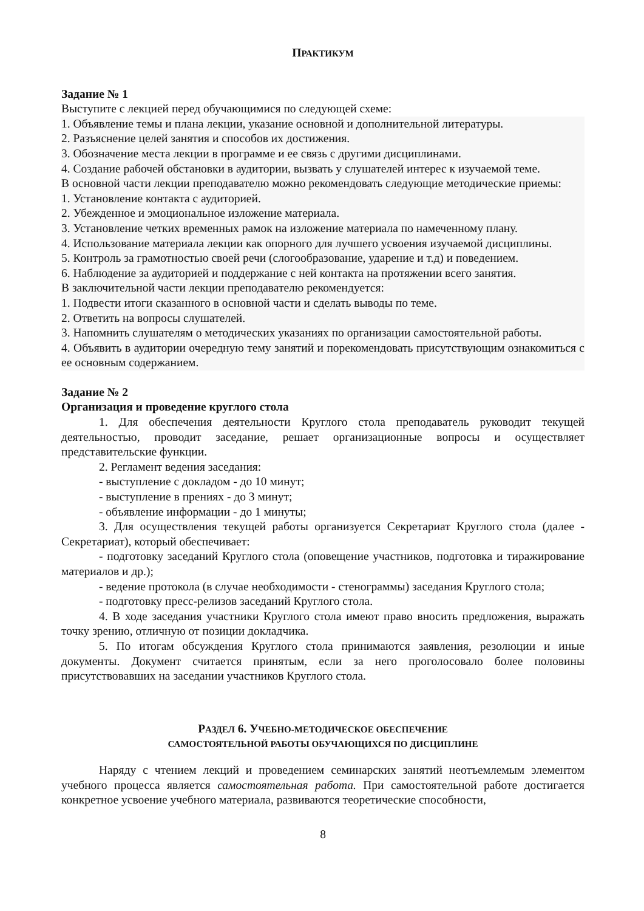ПРАКТИКУМ
Задание № 1
Выступите с лекцией перед обучающимися по следующей схеме:
1. Объявление темы и плана лекции, указание основной и дополнительной литературы.
2. Разъяснение целей занятия и способов их достижения.
3. Обозначение места лекции в программе и ее связь с другими дисциплинами.
4. Создание рабочей обстановки в аудитории, вызвать у слушателей интерес к изучаемой теме.
В основной части лекции преподавателю можно рекомендовать следующие методические приемы:
1. Установление контакта с аудиторией.
2. Убежденное и эмоциональное изложение материала.
3. Установление четких временных рамок на изложение материала по намеченному плану.
4. Использование материала лекции как опорного для лучшего усвоения изучаемой дисциплины.
5. Контроль за грамотностью своей речи (слогообразование, ударение и т.д) и поведением.
6. Наблюдение за аудиторией и поддержание с ней контакта на протяжении всего занятия.
В заключительной части лекции преподавателю рекомендуется:
1. Подвести итоги сказанного в основной части и сделать выводы по теме.
2. Ответить на вопросы слушателей.
3. Напомнить слушателям о методических указаниях по организации самостоятельной работы.
4. Объявить в аудитории очередную тему занятий и порекомендовать присутствующим ознакомиться с ее основным содержанием.
Задание № 2
Организация и проведение круглого стола
1. Для обеспечения деятельности Круглого стола преподаватель руководит текущей деятельностью, проводит заседание, решает организационные вопросы и осуществляет представительские функции.
2. Регламент ведения заседания:
- выступление с докладом - до 10 минут;
- выступление в прениях - до 3 минут;
- объявление информации - до 1 минуты;
3. Для осуществления текущей работы организуется Секретариат Круглого стола (далее - Секретариат), который обеспечивает:
- подготовку заседаний Круглого стола (оповещение участников, подготовка и тиражирование материалов и др.);
- ведение протокола (в случае необходимости - стенограммы) заседания Круглого стола;
- подготовку пресс-релизов заседаний Круглого стола.
4. В ходе заседания участники Круглого стола имеют право вносить предложения, выражать точку зрению, отличную от позиции докладчика.
5. По итогам обсуждения Круглого стола принимаются заявления, резолюции и иные документы. Документ считается принятым, если за него проголосовало более половины присутствовавших на заседании участников Круглого стола.
РАЗДЕЛ 6. УЧЕБНО-МЕТОДИЧЕСКОЕ ОБЕСПЕЧЕНИЕ
САМОСТОЯТЕЛЬНОЙ РАБОТЫ ОБУЧАЮЩИХСЯ ПО ДИСЦИПЛИНЕ
Наряду с чтением лекций и проведением семинарских занятий неотъемлемым элементом учебного процесса является самостоятельная работа. При самостоятельной работе достигается конкретное усвоение учебного материала, развиваются теоретические способности,
8